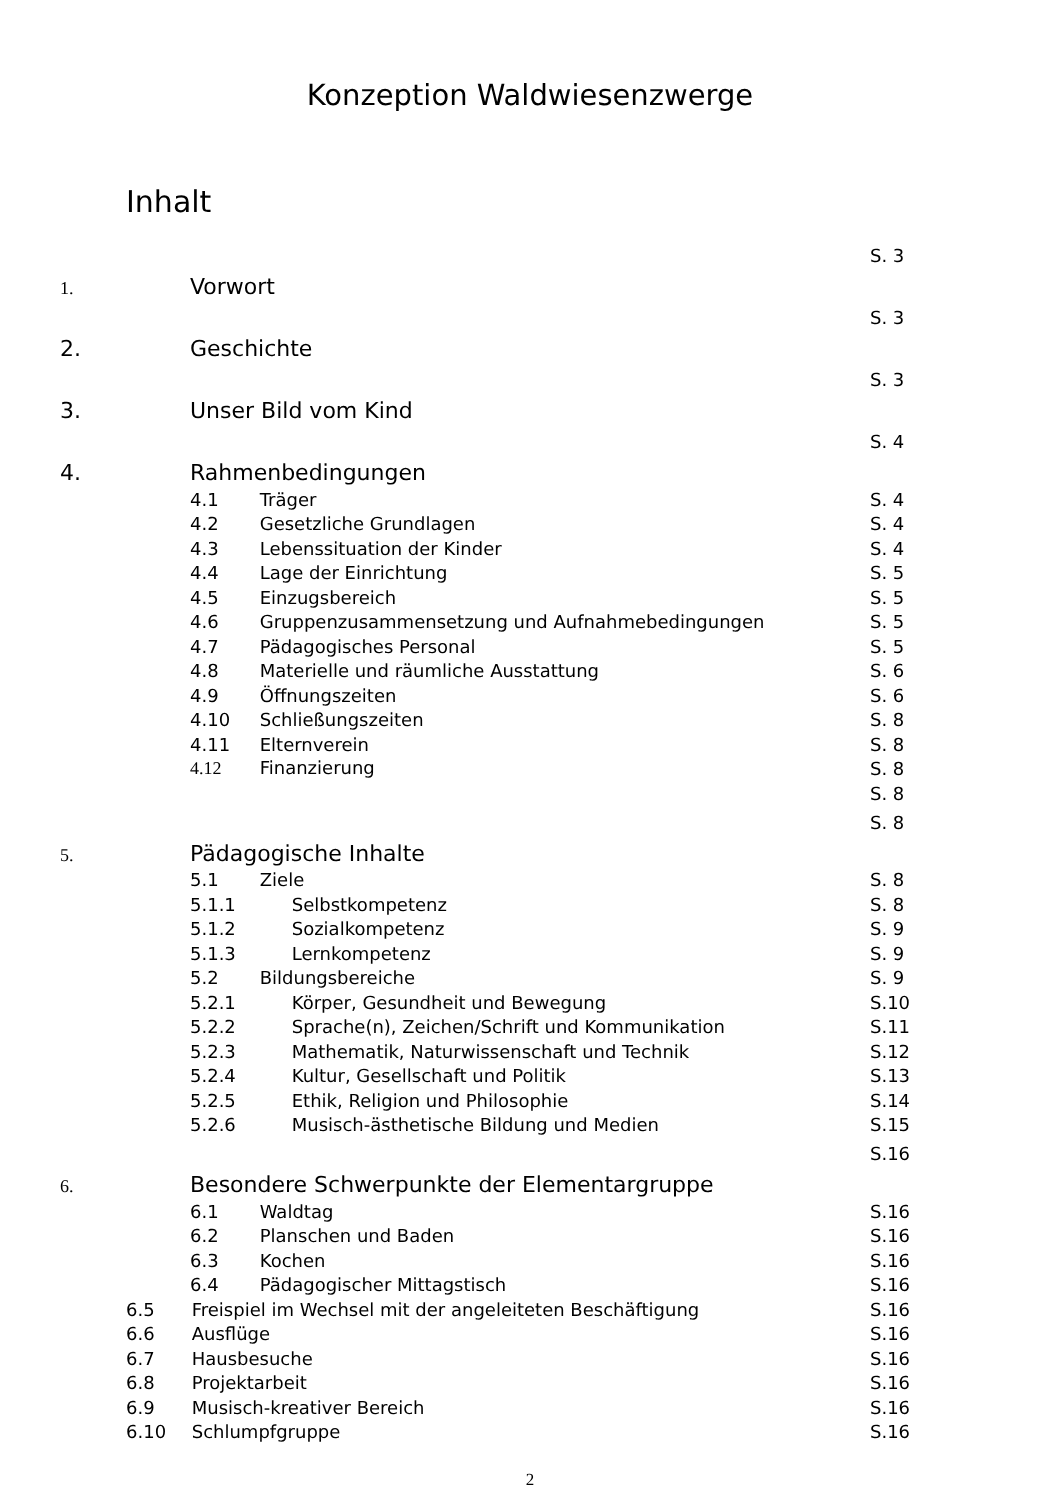Konzeption Waldwiesenzwerge
Inhalt
| 1. | Vorwort | S. 3 |
| 2. | Geschichte | S. 3 |
| 3. | Unser Bild vom Kind | S. 3 |
| 4. | Rahmenbedingungen | S. 4 |
| | 4.1 Träger | S. 4 |
| | 4.2 Gesetzliche Grundlagen | S. 4 |
| | 4.3 Lebenssituation der Kinder | S. 4 |
| | 4.4 Lage der Einrichtung | S. 5 |
| | 4.5 Einzugsbereich | S. 5 |
| | 4.6 Gruppenzusammensetzung und Aufnahmebedingungen | S. 5 |
| | 4.7 Pädagogisches Personal | S. 5 |
| | 4.8 Materielle und räumliche Ausstattung | S. 6 |
| | 4.9 Öffnungszeiten | S. 6 |
| | 4.10 Schließungszeiten | S. 8 |
| | 4.11 Elternverein | S. 8 |
| | 4.12 Finanzierung | S. 8 |
| | | S. 8 |
| 5. | Pädagogische Inhalte | S. 8 |
| | 5.1 Ziele | S. 8 |
| | 5.1.1 Selbstkompetenz | S. 8 |
| | 5.1.2 Sozialkompetenz | S. 9 |
| | 5.1.3 Lernkompetenz | S. 9 |
| | 5.2 Bildungsbereiche | S. 9 |
| | 5.2.1 Körper, Gesundheit und Bewegung | S.10 |
| | 5.2.2 Sprache(n), Zeichen/Schrift und Kommunikation | S.11 |
| | 5.2.3 Mathematik, Naturwissenschaft und Technik | S.12 |
| | 5.2.4 Kultur, Gesellschaft und Politik | S.13 |
| | 5.2.5 Ethik, Religion und Philosophie | S.14 |
| | 5.2.6 Musisch-ästhetische Bildung und Medien | S.15 |
| 6. | Besondere Schwerpunkte der Elementargruppe | S.16 |
| | 6.1 Waldtag | S.16 |
| | 6.2 Planschen und Baden | S.16 |
| | 6.3 Kochen | S.16 |
| | 6.4 Pädagogischer Mittagstisch | S.16 |
| 6.5 Freispiel im Wechsel mit der angeleiteten Beschäftigung | | S.16 |
| 6.6 Ausflüge | | S.16 |
| 6.7 Hausbesuche | | S.16 |
| 6.8 Projektarbeit | | S.16 |
| 6.9 Musisch-kreativer Bereich | | S.16 |
| 6.10 Schlumpfgruppe | | S.16 |
2